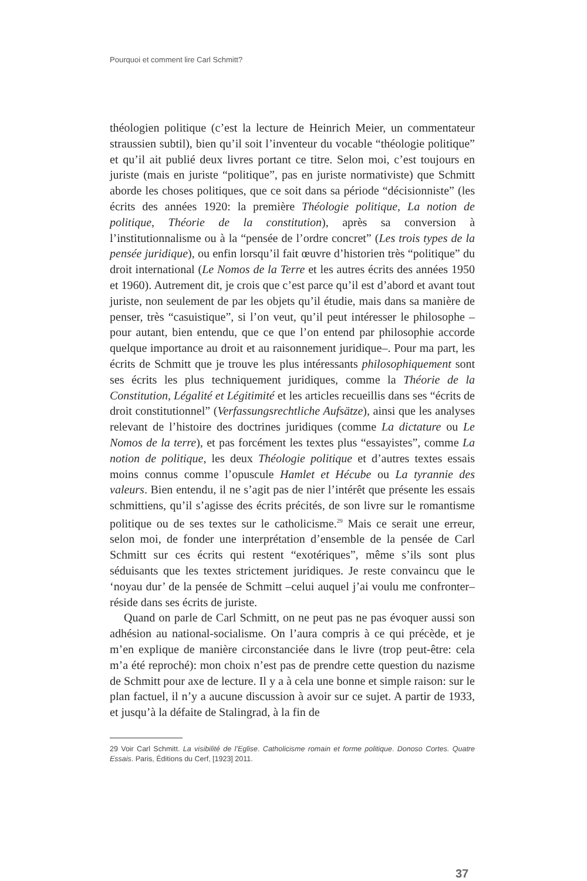Pourquoi et comment lire Carl Schmitt?
théologien politique (c’est la lecture de Heinrich Meier, un commentateur straussien subtil), bien qu’il soit l’inventeur du vocable “théologie politique” et qu’il ait publié deux livres portant ce titre. Selon moi, c’est toujours en juriste (mais en juriste “politique”, pas en juriste normativiste) que Schmitt aborde les choses politiques, que ce soit dans sa période “décisionniste” (les écrits des années 1920: la première Théologie politique, La notion de politique, Théorie de la constitution), après sa conversion à l’institutionnalisme ou à la “pensée de l’ordre concret” (Les trois types de la pensée juridique), ou enfin lorsqu’il fait œuvre d’historien très “politique” du droit international (Le Nomos de la Terre et les autres écrits des années 1950 et 1960). Autrement dit, je crois que c’est parce qu’il est d’abord et avant tout juriste, non seulement de par les objets qu’il étudie, mais dans sa manière de penser, très “casuistique”, si l’on veut, qu’il peut intéresser le philosophe –pour autant, bien entendu, que ce que l’on entend par philosophie accorde quelque importance au droit et au raisonnement juridique–. Pour ma part, les écrits de Schmitt que je trouve les plus intéressants philosophiquement sont ses écrits les plus techniquement juridiques, comme la Théorie de la Constitution, Légalité et Légitimité et les articles recueillis dans ses “écrits de droit constitutionnel” (Verfassungsrechtliche Aufsätze), ainsi que les analyses relevant de l’histoire des doctrines juridiques (comme La dictature ou Le Nomos de la terre), et pas forcément les textes plus “essayistes”, comme La notion de politique, les deux Théologie politique et d’autres textes essais moins connus comme l’opuscule Hamlet et Hécube ou La tyrannie des valeurs. Bien entendu, il ne s’agit pas de nier l’intérêt que présente les essais schmittiens, qu’il s’agisse des écrits précités, de son livre sur le romantisme politique ou de ses textes sur le catholicisme.<sup>29</sup> Mais ce serait une erreur, selon moi, de fonder une interprétation d’ensemble de la pensée de Carl Schmitt sur ces écrits qui restent “exotériques”, même s’ils sont plus séduisants que les textes strictement juridiques. Je reste convaincu que le ‘noyau dur’ de la pensée de Schmitt –celui auquel j’ai voulu me confronter– réside dans ses écrits de juriste.
Quand on parle de Carl Schmitt, on ne peut pas ne pas évoquer aussi son adhésion au national-socialisme. On l’aura compris à ce qui précède, et je m’en explique de manière circonstanciée dans le livre (trop peut-être: cela m’a été reproché): mon choix n’est pas de prendre cette question du nazisme de Schmitt pour axe de lecture. Il y a à cela une bonne et simple raison: sur le plan factuel, il n’y a aucune discussion à avoir sur ce sujet. A partir de 1933, et jusqu’à la défaite de Stalingrad, à la fin de
29 Voir Carl Schmitt. La visibilité de l’Eglise. Catholicisme romain et forme politique. Donoso Cortes. Quatre Essais. Paris, Éditions du Cerf, [1923] 2011.
37